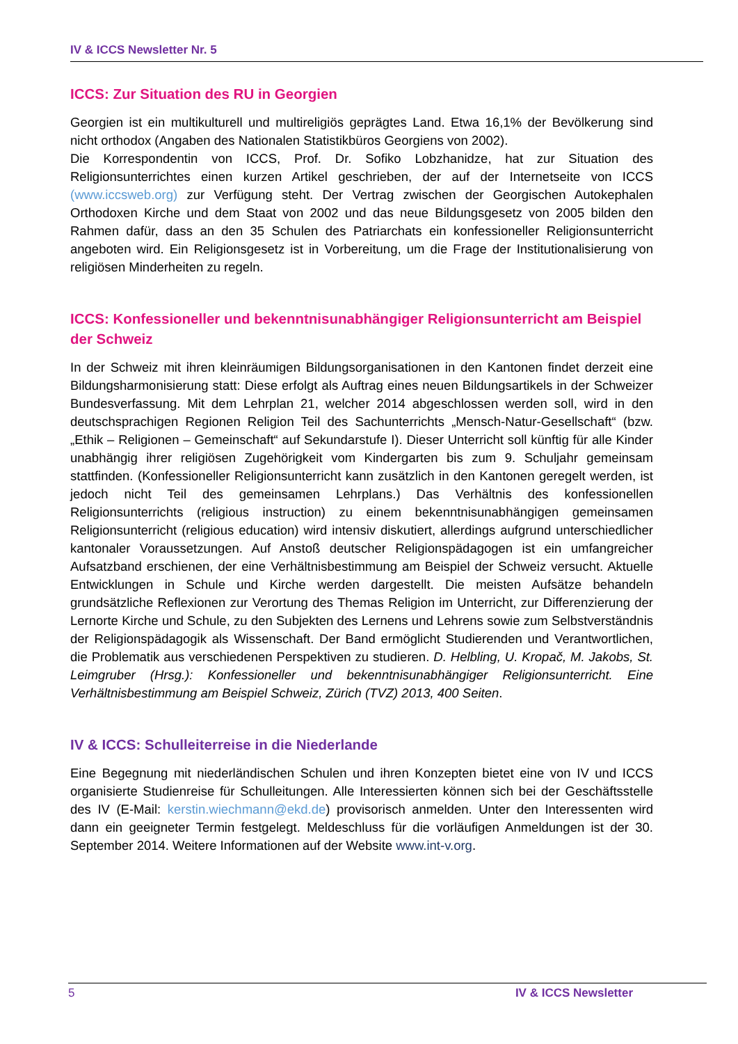IV & ICCS Newsletter Nr. 5
ICCS: Zur Situation des RU in Georgien
Georgien ist ein multikulturell und multireligiös geprägtes Land. Etwa 16,1% der Bevölkerung sind nicht orthodox (Angaben des Nationalen Statistikbüros Georgiens von 2002).
Die Korrespondentin von ICCS, Prof. Dr. Sofiko Lobzhanidze, hat zur Situation des Religionsunterrichtes einen kurzen Artikel geschrieben, der auf der Internetseite von ICCS (www.iccsweb.org) zur Verfügung steht. Der Vertrag zwischen der Georgischen Autokephalen Orthodoxen Kirche und dem Staat von 2002 und das neue Bildungsgesetz von 2005 bilden den Rahmen dafür, dass an den 35 Schulen des Patriarchats ein konfessioneller Religionsunterricht angeboten wird. Ein Religionsgesetz ist in Vorbereitung, um die Frage der Institutionalisierung von religiösen Minderheiten zu regeln.
ICCS: Konfessioneller und bekenntnisunabhängiger Religionsunterricht am Beispiel der Schweiz
In der Schweiz mit ihren kleinräumigen Bildungsorganisationen in den Kantonen findet derzeit eine Bildungsharmonisierung statt: Diese erfolgt als Auftrag eines neuen Bildungsartikels in der Schweizer Bundesverfassung. Mit dem Lehrplan 21, welcher 2014 abgeschlossen werden soll, wird in den deutschsprachigen Regionen Religion Teil des Sachunterrichts „Mensch-Natur-Gesellschaft“ (bzw. „Ethik – Religionen – Gemeinschaft“ auf Sekundarstufe I). Dieser Unterricht soll künftig für alle Kinder unabhängig ihrer religiösen Zugehörigkeit vom Kindergarten bis zum 9. Schuljahr gemeinsam stattfinden. (Konfessioneller Religionsunterricht kann zusätzlich in den Kantonen geregelt werden, ist jedoch nicht Teil des gemeinsamen Lehrplans.) Das Verhältnis des konfessionellen Religionsunterrichts (religious instruction) zu einem bekenntnisunabhängigen gemeinsamen Religionsunterricht (religious education) wird intensiv diskutiert, allerdings aufgrund unterschiedlicher kantonaler Voraussetzungen. Auf Anstoß deutscher Religionspädagogen ist ein umfangreicher Aufsatzband erschienen, der eine Verhältnisbestimmung am Beispiel der Schweiz versucht. Aktuelle Entwicklungen in Schule und Kirche werden dargestellt. Die meisten Aufsätze behandeln grundsätzliche Reflexionen zur Verortung des Themas Religion im Unterricht, zur Differenzierung der Lernorte Kirche und Schule, zu den Subjekten des Lernens und Lehrens sowie zum Selbstverständnis der Religionspädagogik als Wissenschaft. Der Band ermöglicht Studierenden und Verantwortlichen, die Problematik aus verschiedenen Perspektiven zu studieren. D. Helbling, U. Kropač, M. Jakobs, St. Leimgruber (Hrsg.): Konfessioneller und bekenntnisunabhängiger Religionsunterricht. Eine Verhältnisbestimmung am Beispiel Schweiz, Zürich (TVZ) 2013, 400 Seiten.
IV & ICCS: Schulleiterreise in die Niederlande
Eine Begegnung mit niederländischen Schulen und ihren Konzepten bietet eine von IV und ICCS organisierte Studienreise für Schulleitungen. Alle Interessierten können sich bei der Geschäftsstelle des IV (E-Mail: kerstin.wiechmann@ekd.de) provisorisch anmelden. Unter den Interessenten wird dann ein geeigneter Termin festgelegt. Meldeschluss für die vorläufigen Anmeldungen ist der 30. September 2014. Weitere Informationen auf der Website www.int-v.org.
5 IV & ICCS Newsletter